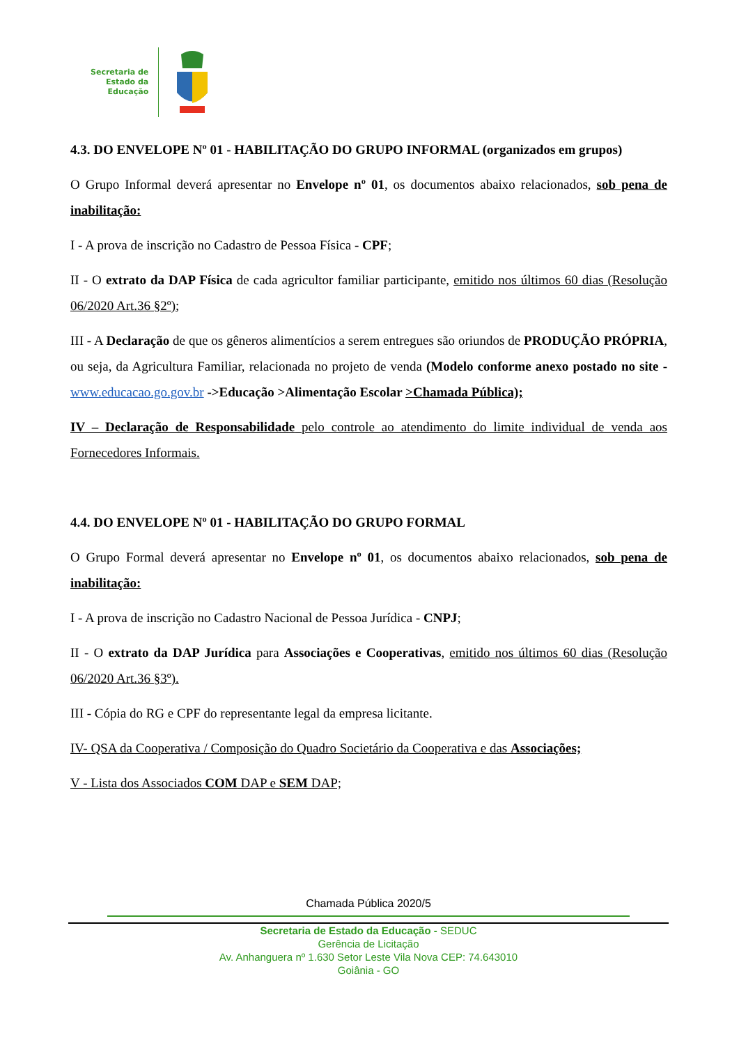Secretaria de
Estado da
Educação
4.3. DO ENVELOPE Nº 01 - HABILITAÇÃO DO GRUPO INFORMAL (organizados em grupos)
O Grupo Informal deverá apresentar no Envelope nº 01, os documentos abaixo relacionados, sob pena de inabilitação:
I - A prova de inscrição no Cadastro de Pessoa Física - CPF;
II - O extrato da DAP Física de cada agricultor familiar participante, emitido nos últimos 60 dias (Resolução 06/2020 Art.36 §2º);
III - A Declaração de que os gêneros alimentícios a serem entregues são oriundos de PRODUÇÃO PRÓPRIA, ou seja, da Agricultura Familiar, relacionada no projeto de venda (Modelo conforme anexo postado no site - www.educacao.go.gov.br ->Educação >Alimentação Escolar >Chamada Pública);
IV – Declaração de Responsabilidade pelo controle ao atendimento do limite individual de venda aos Fornecedores Informais.
4.4. DO ENVELOPE Nº 01 - HABILITAÇÃO DO GRUPO FORMAL
O Grupo Formal deverá apresentar no Envelope nº 01, os documentos abaixo relacionados, sob pena de inabilitação:
I - A prova de inscrição no Cadastro Nacional de Pessoa Jurídica - CNPJ;
II - O extrato da DAP Jurídica para Associações e Cooperativas, emitido nos últimos 60 dias (Resolução 06/2020 Art.36 §3º).
III - Cópia do RG e CPF do representante legal da empresa licitante.
IV- QSA da Cooperativa / Composição do Quadro Societário da Cooperativa e das Associações;
V - Lista dos Associados COM DAP e SEM DAP;
Chamada Pública 2020/5
Secretaria de Estado da Educação - SEDUC
Gerência de Licitação
Av. Anhanguera nº 1.630 Setor Leste Vila Nova CEP: 74.643010
Goiânia - GO